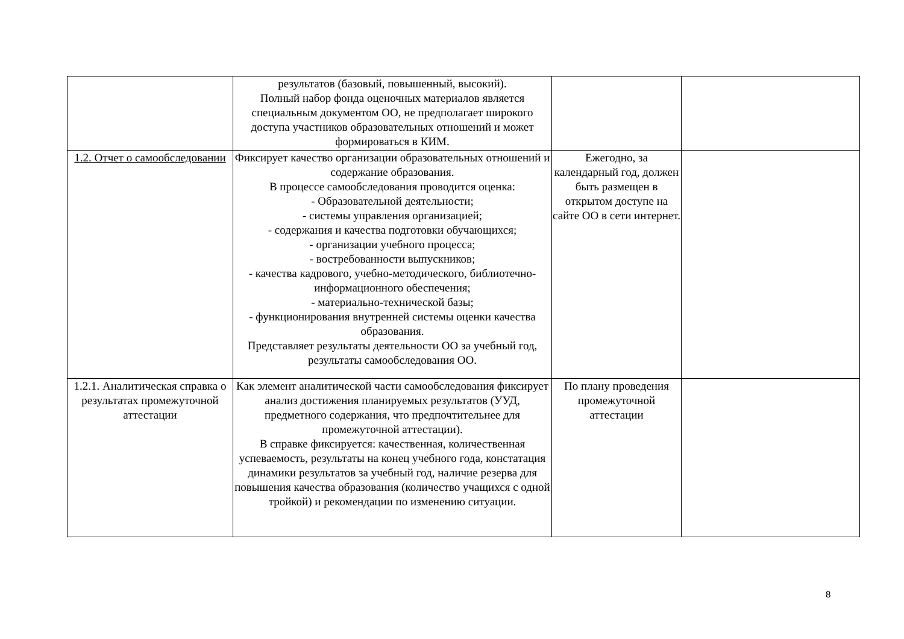| | результатов (базовый, повышенный, высокий). Полный набор фонда оценочных материалов является специальным документом ОО, не предполагает широкого доступа участников образовательных отношений и может формироваться в КИМ. | | |
| 1.2. Отчет о самообследовании | Фиксирует качество организации образовательных отношений и содержание образования. В процессе самообследования проводится оценка: - Образовательной деятельности; - системы управления организацией; - содержания и качества подготовки обучающихся; - организации учебного процесса; - востребованности выпускников; - качества кадрового, учебно-методического, библиотечно-информационного обеспечения; - материально-технической базы; - функционирования внутренней системы оценки качества образования. Представляет результаты деятельности ОО за учебный год, результаты самообследования ОО. | Ежегодно, за календарный год, должен быть размещен в открытом доступе на сайте ОО в сети интернет. | |
| 1.2.1. Аналитическая справка о результатах промежуточной аттестации | Как элемент аналитической части самообследования фиксирует анализ достижения планируемых результатов (УУД, предметного содержания, что предпочтительнее для промежуточной аттестации). В справке фиксируется: качественная, количественная успеваемость, результаты на конец учебного года, констатация динамики результатов за учебный год, наличие резерва для повышения качества образования (количество учащихся с одной тройкой) и рекомендации по изменению ситуации. | По плану проведения промежуточной аттестации | |
8